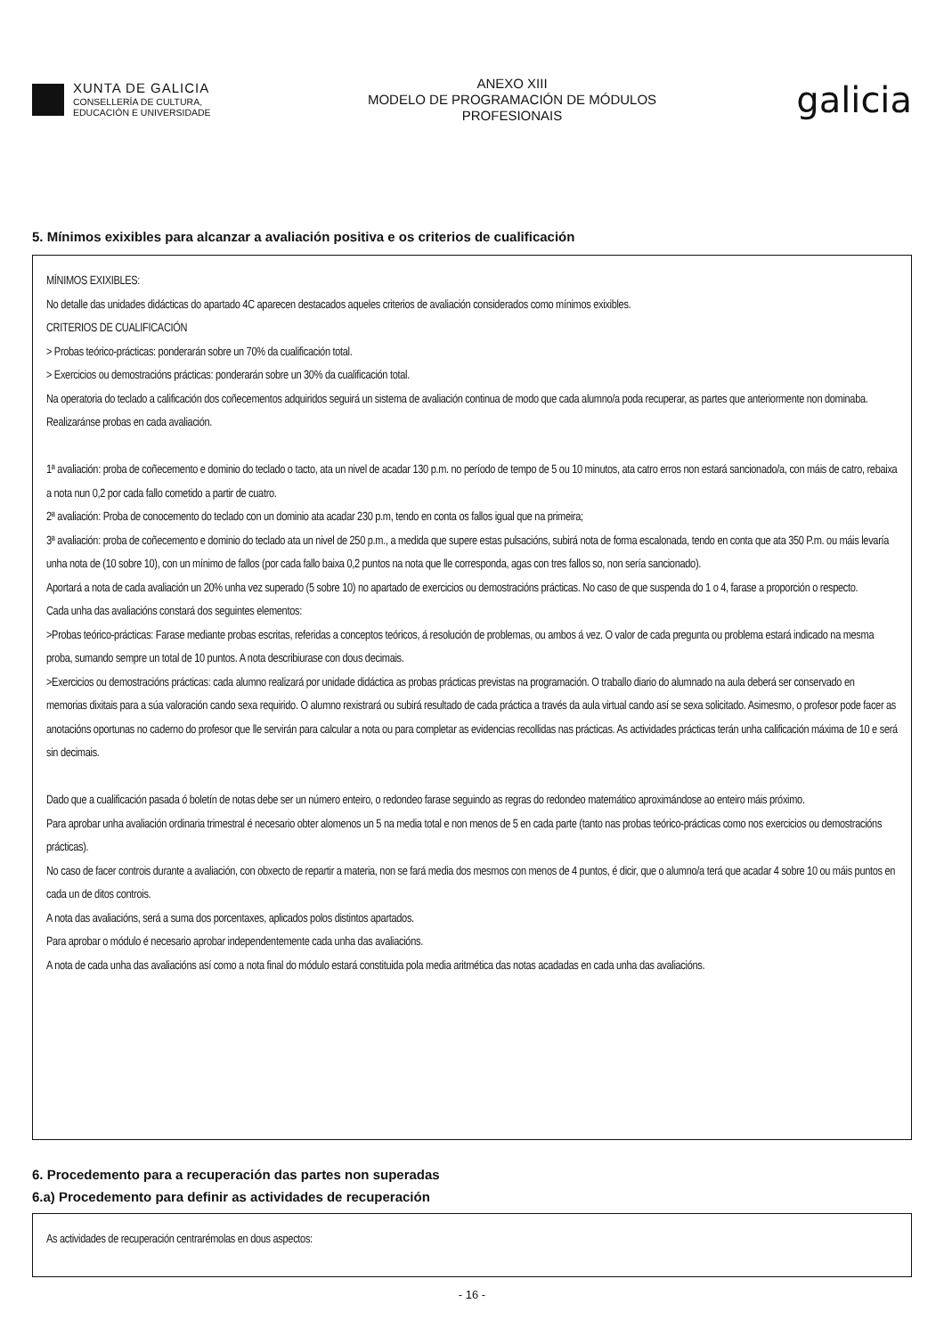XUNTA DE GALICIA
CONSELLERÍA DE CULTURA,
EDUCACIÓN E UNIVERSIDADE
ANEXO XIII
MODELO DE PROGRAMACIÓN DE MÓDULOS
PROFESIONAIS
galicia
5. Mínimos exixibles para alcanzar a avaliación positiva e os criterios de cualificación
MÍNIMOS EXIXIBLES:
No detalle das unidades didácticas do apartado 4C aparecen destacados aqueles criterios de avaliación considerados como mínimos exixibles.
CRITERIOS DE CUALIFICACIÓN
> Probas teórico-prácticas: ponderarán sobre un 70% da cualificación total.
> Exercicios ou demostracións prácticas: ponderarán sobre un 30% da cualificación total.
Na operatoria do teclado a calificación dos coñecementos adquiridos seguirá un sistema de avaliación continua de modo que cada alumno/a poda recuperar, as partes que anteriormente non dominaba. Realizaránse probas en cada avaliación.
1ª avaliación: proba de coñecemento e dominio do teclado o tacto, ata un nivel de acadar 130 p.m. no período de tempo de 5 ou 10 minutos, ata catro erros non estará sancionado/a, con máis de catro, rebaixa a nota nun 0,2 por cada fallo cometido a partir de cuatro.
2ª avaliación: Proba de conocemento do teclado con un dominio ata acadar 230 p.m, tendo en conta os fallos igual que na primeira;
3ª avaliación: proba de coñecemento e dominio do teclado ata un nivel de 250 p.m., a medida que supere estas pulsacións, subirá nota de forma escalonada, tendo en conta que ata 350 P.m. ou máis levaría unha nota de (10 sobre 10), con un mínimo de fallos (por cada fallo baixa 0,2 puntos na nota que lle corresponda, agas con tres fallos so, non sería sancionado).
Aportará a nota de cada avaliación un 20% unha vez superado (5 sobre 10) no apartado de exercicios ou demostracións prácticas. No caso de que suspenda do 1 o 4, farase a proporción o respecto.
Cada unha das avaliacións constará dos seguintes elementos:
>Probas teórico-prácticas: Farase mediante probas escritas, referidas a conceptos teóricos, á resolución de problemas, ou ambos á vez. O valor de cada pregunta ou problema estará indicado na mesma proba, sumando sempre un total de 10 puntos. A nota describiurase con dous decimais.
>Exercicios ou demostracións prácticas: cada alumno realizará por unidade didáctica as probas prácticas previstas na programación. O traballo diario do alumnado na aula deberá ser conservado en memorias dixitais para a súa valoración cando sexa requirido. O alumno rexistrará ou subirá resultado de cada práctica a través da aula virtual cando así se sexa solicitado. Asimesmo, o profesor pode facer as anotacións oportunas no caderno do profesor que lle servirán para calcular a nota ou para completar as evidencias recollidas nas prácticas. As actividades prácticas terán unha calificación máxima de 10 e será sin decimais.
Dado que a cualificación pasada ó boletín de notas debe ser un número enteiro, o redondeo farase seguindo as regras do redondeo matemático aproximándose ao enteiro máis próximo.
Para aprobar unha avaliación ordinaria trimestral é necesario obter alomenos un 5 na media total e non menos de 5 en cada parte (tanto nas probas teórico-prácticas como nos exercicios ou demostracións prácticas).
No caso de facer controis durante a avaliación, con obxecto de repartir a materia, non se fará media dos mesmos con menos de 4 puntos, é dicir, que o alumno/a terá que acadar 4 sobre 10 ou máis puntos en cada un de ditos controis.
A nota das avaliacións, será a suma dos porcentaxes, aplicados polos distintos apartados.
Para aprobar o módulo é necesario aprobar independentemente cada unha das avaliacións.
A nota de cada unha das avaliacións así como a nota final do módulo estará constituida pola media aritmética das notas acadadas en cada unha das avaliacións.
6. Procedemento para a recuperación das partes non superadas
6.a) Procedemento para definir as actividades de recuperación
As actividades de recuperación centrarémolas en dous aspectos:
- 16 -